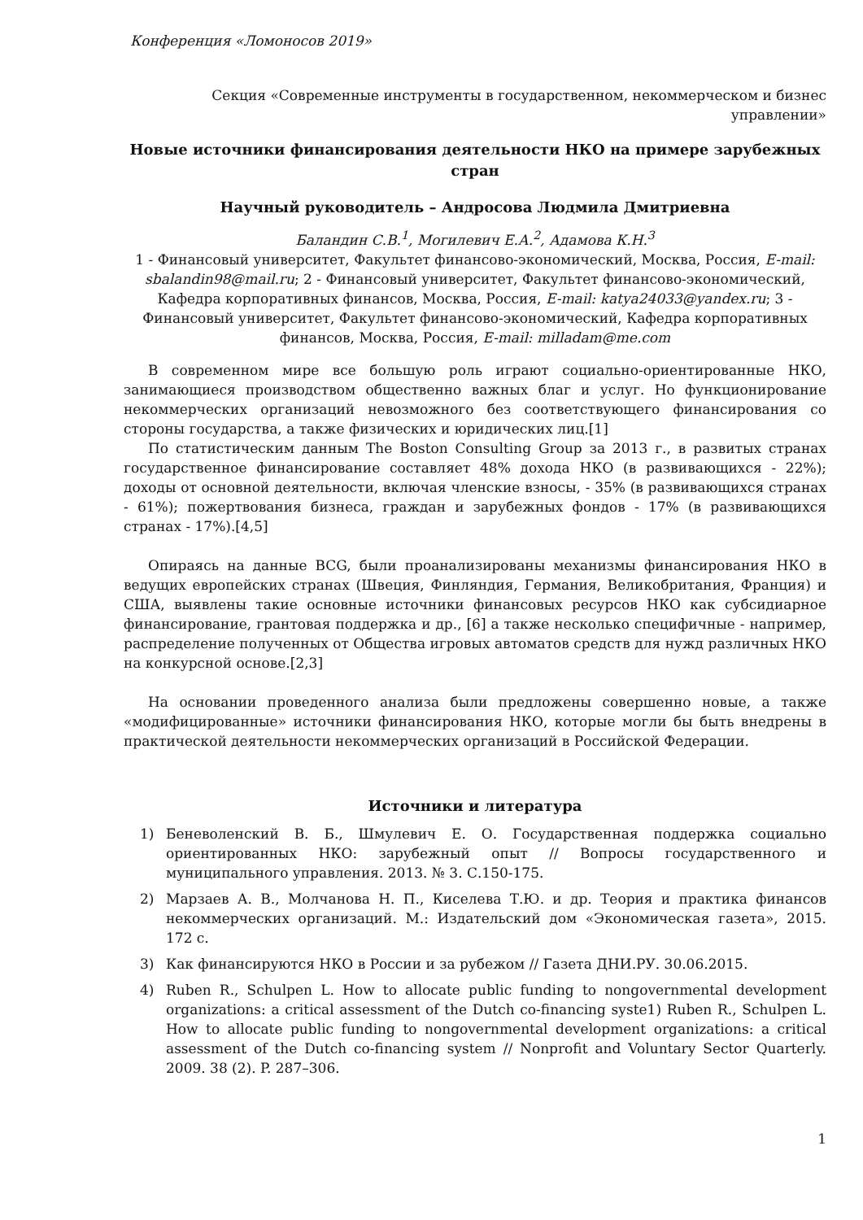Конференция «Ломоносов 2019»
Секция «Современные инструменты в государственном, некоммерческом и бизнес управлении»
Новые источники финансирования деятельности НКО на примере зарубежных стран
Научный руководитель – Андросова Людмила Дмитриевна
Баландин С.В.<sup>1</sup>, Могилевич Е.А.<sup>2</sup>, Адамова К.Н.<sup>3</sup>
1 - Финансовый университет, Факультет финансово-экономический, Москва, Россия, E-mail: sbalandin98@mail.ru; 2 - Финансовый университет, Факультет финансово-экономический, Кафедра корпоративных финансов, Москва, Россия, E-mail: katya24033@yandex.ru; 3 - Финансовый университет, Факультет финансово-экономический, Кафедра корпоративных финансов, Москва, Россия, E-mail: milladam@me.com
В современном мире все большую роль играют социально-ориентированные НКО, занимающиеся производством общественно важных благ и услуг. Но функционирование некоммерческих организаций невозможного без соответствующего финансирования со стороны государства, а также физических и юридических лиц.[1]
По статистическим данным The Boston Consulting Group за 2013 г., в развитых странах государственное финансирование составляет 48% дохода НКО (в развивающихся - 22%); доходы от основной деятельности, включая членские взносы, - 35% (в развивающихся странах - 61%); пожертвования бизнеса, граждан и зарубежных фондов - 17% (в развивающихся странах - 17%).[4,5]
Опираясь на данные BCG, были проанализированы механизмы финансирования НКО в ведущих европейских странах (Швеция, Финляндия, Германия, Великобритания, Франция) и США, выявлены такие основные источники финансовых ресурсов НКО как субсидиарное финансирование, грантовая поддержка и др., [6] а также несколько специфичные - например, распределение полученных от Общества игровых автоматов средств для нужд различных НКО на конкурсной основе.[2,3]
На основании проведенного анализа были предложены совершенно новые, а также «модифицированные» источники финансирования НКО, которые могли бы быть внедрены в практической деятельности некоммерческих организаций в Российской Федерации.
Источники и литература
1) Беневоленский В. Б., Шмулевич Е. О. Государственная поддержка социально ориентированных НКО: зарубежный опыт // Вопросы государственного и муниципального управления. 2013. № 3. С.150-175.
2) Марзаев А. В., Молчанова Н. П., Киселева Т.Ю. и др. Теория и практика финансов некоммерческих организаций. М.: Издательский дом «Экономическая газета», 2015. 172 с.
3) Как финансируются НКО в России и за рубежом // Газета ДНИ.РУ. 30.06.2015.
4) Ruben R., Schulpen L. How to allocate public funding to nongovernmental development organizations: a critical assessment of the Dutch co-financing syste1) Ruben R., Schulpen L. How to allocate public funding to nongovernmental development organizations: a critical assessment of the Dutch co-financing system // Nonprofit and Voluntary Sector Quarterly. 2009. 38 (2). P. 287–306.
1